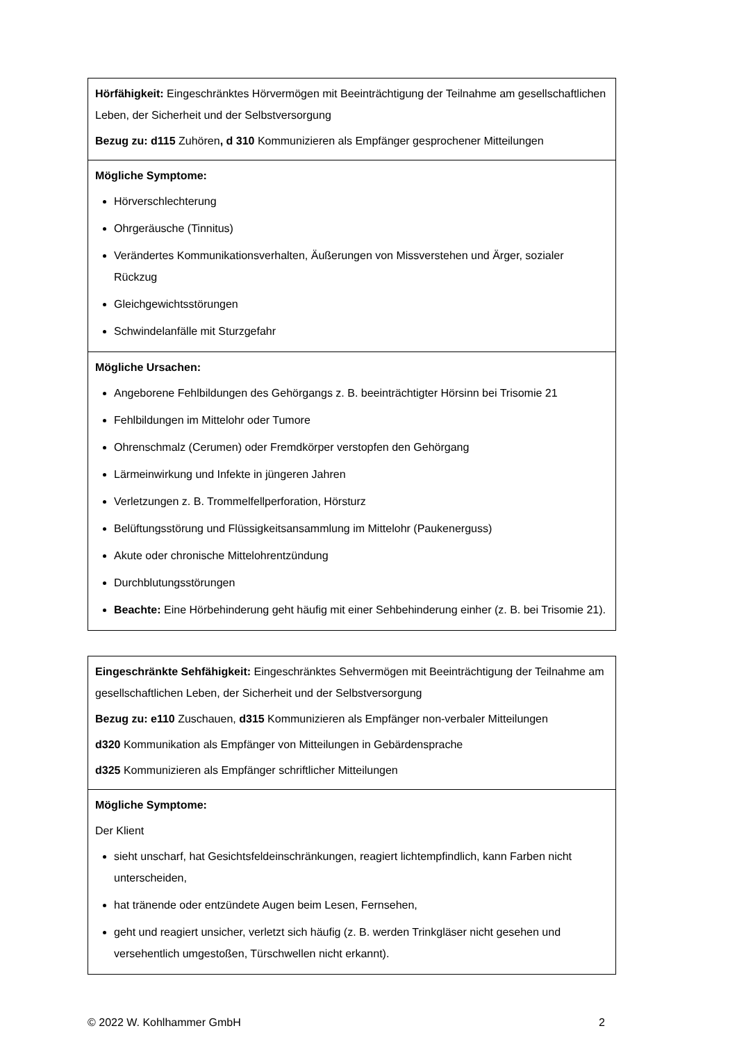| Hörfähigkeit: Eingeschränktes Hörvermögen mit Beeinträchtigung der Teilnahme am gesellschaftlichen Leben, der Sicherheit und der Selbstversorgung Bezug zu: d115 Zuhören , d 310 Kommunizieren als Empfänger gesprochener Mitteilungen |
| Mögliche Symptome: Hörverschlechterung Ohrgeräusche (Tinnitus) Verändertes Kommunikationsverhalten, Äußerungen von Missverstehen und Ärger, sozialer Rückzug Gleichgewichtsstörungen Schwindelanfälle mit Sturzgefahr |
| Mögliche Ursachen: Angeborene Fehlbildungen des Gehörgangs z. B. beeinträchtigter Hörsinn bei Trisomie 21 Fehlbildungen im Mittelohr oder Tumore Ohrenschmalz (Cerumen) oder Fremdkörper verstopfen den Gehörgang Lärmeinwirkung und Infekte in jüngeren Jahren Verletzungen z. B. Trommelfellperforation, Hörsturz Belüftungsstörung und Flüssigkeitsansammlung im Mittelohr (Paukenerguss) Akute oder chronische Mittelohrentzündung Durchblutungsstörungen Beachte: Eine Hörbehinderung geht häufig mit einer Sehbehinderung einher (z. B. bei Trisomie 21). |
| Eingeschränkte Sehfähigkeit: Eingeschränktes Sehvermögen mit Beeinträchtigung der Teilnahme am gesellschaftlichen Leben, der Sicherheit und der Selbstversorgung Bezug zu: e110 Zuschauen, d315 Kommunizieren als Empfänger non-verbaler Mitteilungen d320 Kommunikation als Empfänger von Mitteilungen in Gebärdensprache d325 Kommunizieren als Empfänger schriftlicher Mitteilungen |
| Mögliche Symptome: Der Klient sieht unscharf, hat Gesichtsfeldeinschränkungen, reagiert lichtempfindlich, kann Farben nicht unterscheiden, hat tränende oder entzündete Augen beim Lesen, Fernsehen, geht und reagiert unsicher, verletzt sich häufig (z. B. werden Trinkgläser nicht gesehen und versehentlich umgestoßen, Türschwellen nicht erkannt). |
© 2022 W. Kohlhammer GmbH 2